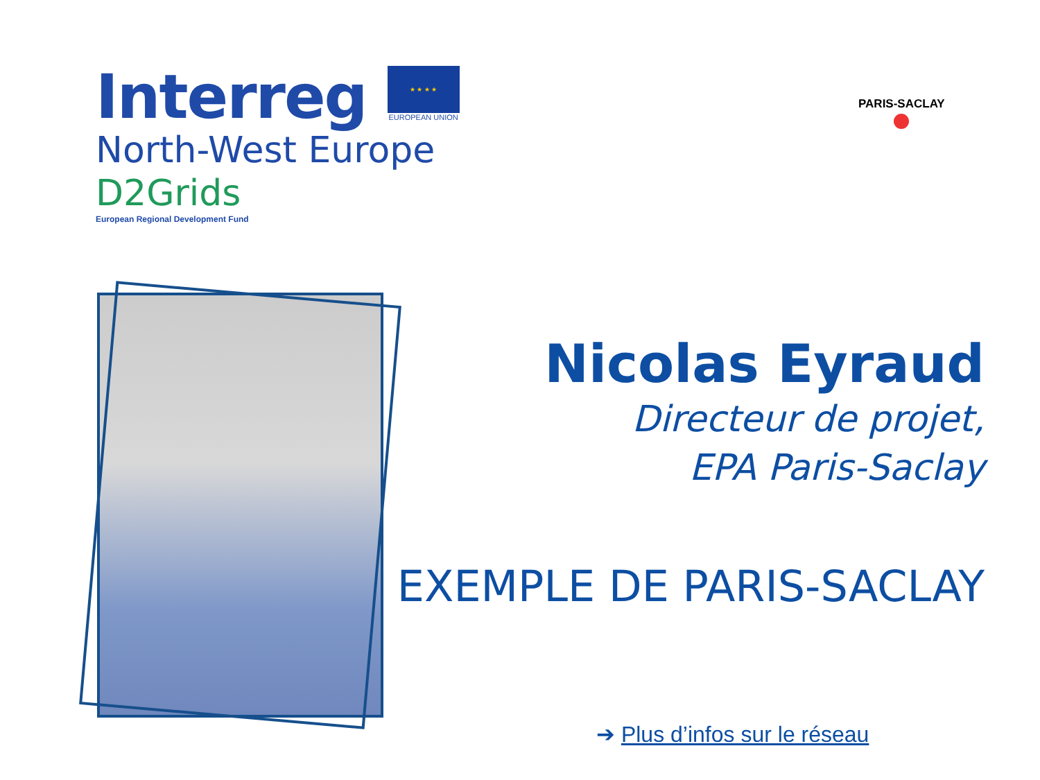Interreg
★ ★ ★ ★
EUROPEAN UNION
North-West Europe
D2Grids
European Regional Development Fund
PARIS-SACLAY
Nicolas Eyraud
Directeur de projet,
EPA Paris-Saclay
EXEMPLE DE PARIS-SACLAY
➔ Plus d’infos sur le réseau